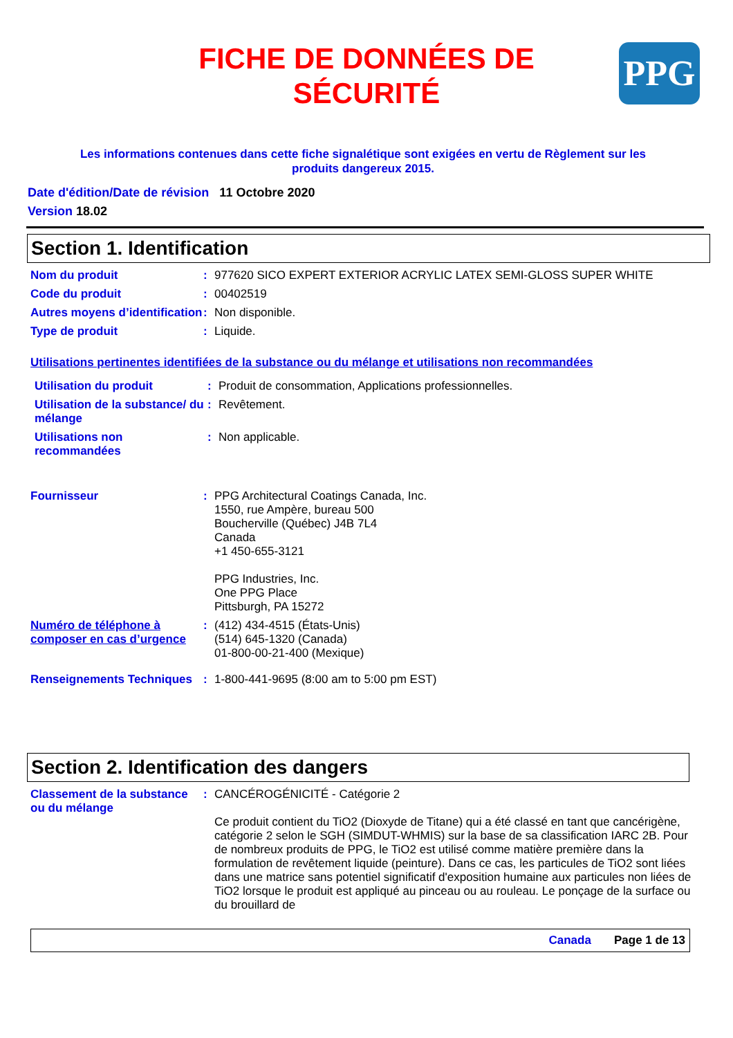FICHE DE DONNÉES DE SÉCURITÉ
PPG
Les informations contenues dans cette fiche signalétique sont exigées en vertu de Règlement sur les produits dangereux 2015.
Date d'édition/Date de révision 11 Octobre 2020
Version 18.02
Section 1. Identification
Nom du produit : 977620 SICO EXPERT EXTERIOR ACRYLIC LATEX SEMI-GLOSS SUPER WHITE
Code du produit : 00402519
Autres moyens d’identification
: Non disponible.
Type de produit : Liquide.
Utilisations pertinentes identifiées de la substance ou du mélange et utilisations non recommandées
Utilisation du produit : Produit de consommation, Applications professionnelles.
Utilisation de la substance/ du mélange
: Revêtement.
Utilisations non recommandées
: Non applicable.
Fournisseur : PPG Architectural Coatings Canada, Inc.
1550, rue Ampère, bureau 500
Boucherville (Québec) J4B 7L4
Canada
+1 450-655-3121
PPG Industries, Inc.
One PPG Place
Pittsburgh, PA 15272
Numéro de téléphone à composer en cas d’urgence
: (412) 434-4515 (États-Unis)
(514) 645-1320 (Canada)
01-800-00-21-400 (Mexique)
Renseignements Techniques
: 1-800-441-9695 (8:00 am to 5:00 pm EST)
Section 2. Identification des dangers
Classement de la substance ou du mélange
: CANCÉROGÉNICITÉ - Catégorie 2
Ce produit contient du TiO2 (Dioxyde de Titane) qui a été classé en tant que cancérigène, catégorie 2 selon le SGH (SIMDUT-WHMIS) sur la base de sa classification IARC 2B. Pour de nombreux produits de PPG, le TiO2 est utilisé comme matière première dans la formulation de revêtement liquide (peinture). Dans ce cas, les particules de TiO2 sont liées dans une matrice sans potentiel significatif d'exposition humaine aux particules non liées de TiO2 lorsque le produit est appliqué au pinceau ou au rouleau. Le ponçage de la surface ou du brouillard de
Canada Page 1 de 13